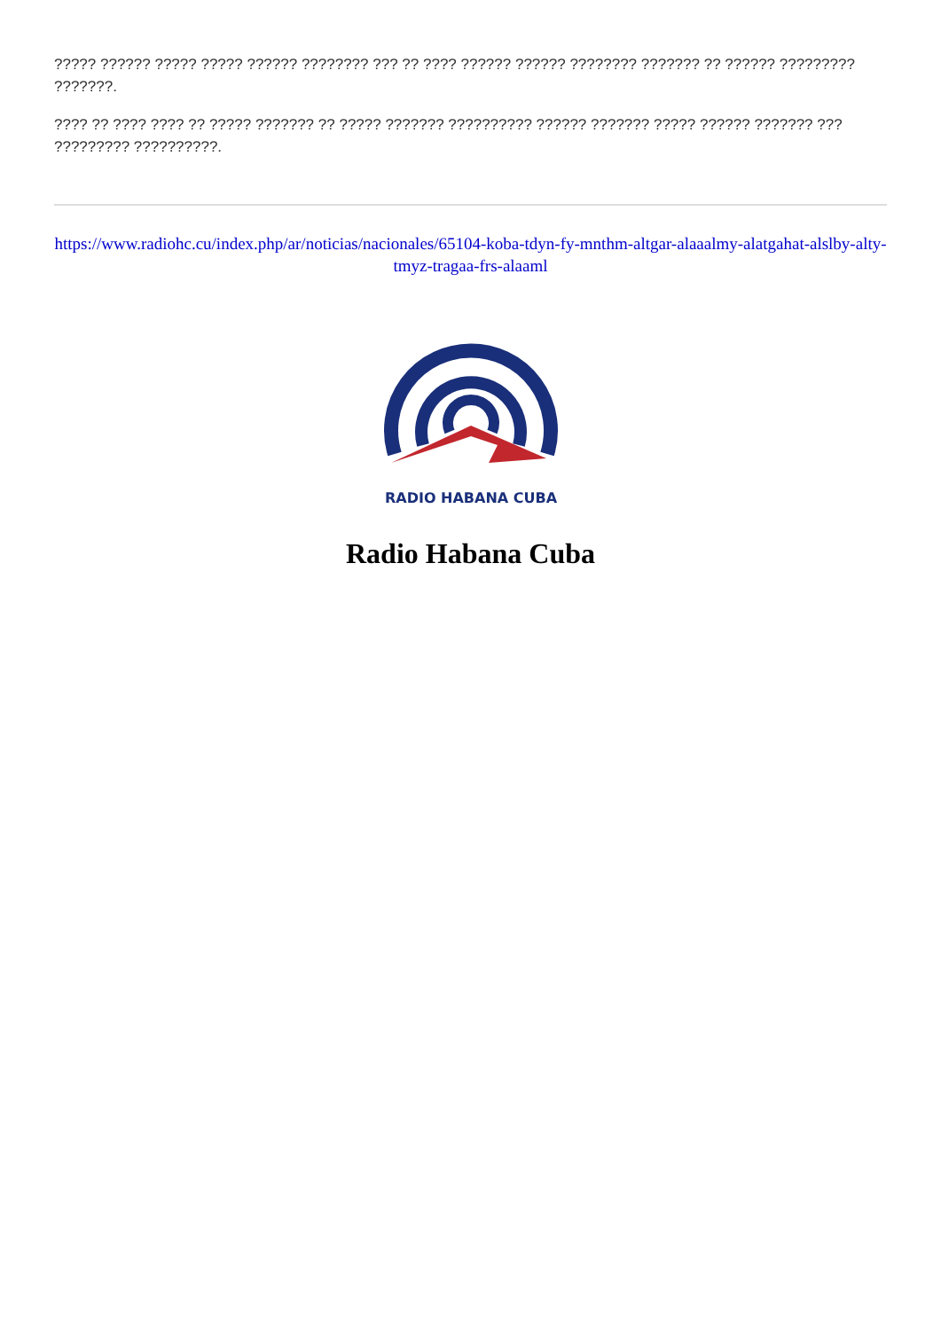????? ?????? ????? ????? ?????? ???????? ??? ?? ???? ?????? ?????? ???????? ??????? ?? ?????? ????????? ???????.
???? ?? ???? ???? ?? ????? ??????? ?? ????? ??????? ?????????? ?????? ??????? ????? ?????? ??????? ??? ????????? ??????????.
https://www.radiohc.cu/index.php/ar/noticias/nacionales/65104-koba-tdyn-fy-mnthm-altgar-alaaalmy-alatgahat-alslby-alty-tmyz-tragaa-frs-alaaml
RADIO HABANA CUBA
Radio Habana Cuba